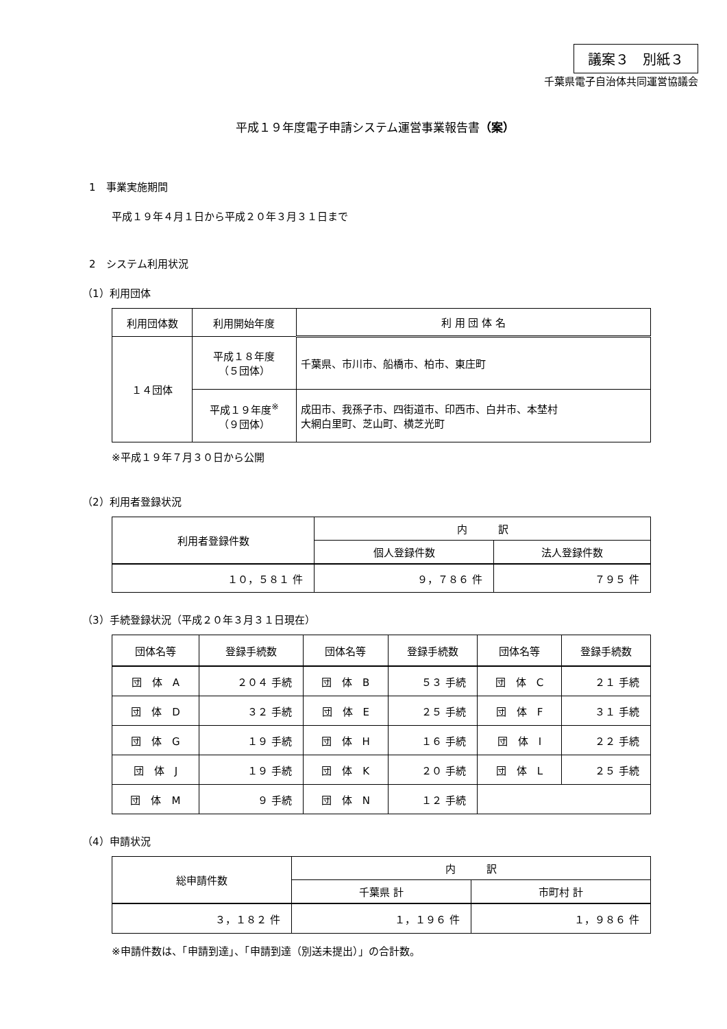議案３　別紙３
千葉県電子自治体共同運営協議会
平成１９年度電子申請システム運営事業報告書（案）
1　事業実施期間
平成１９年４月１日から平成２０年３月３１日まで
2　システム利用状況
（1）利用団体
| 利用団体数 | 利用開始年度 | 利 用 団 体 名 |
| --- | --- | --- |
| １４団体 | 平成１８年度 （５団体） | 千葉県、市川市、船橋市、柏市、東庄町 |
| | 平成１９年度<sup>※</sup> （９団体） | 成田市、我孫子市、四街道市、印西市、白井市、本埜村 大網白里町、芝山町、横芝光町 |
※平成１９年７月３０日から公開
（2）利用者登録状況
| 利用者登録件数 | 内 訳 | |
| --- | --- | --- |
| | 個人登録件数 | 法人登録件数 |
| １０，５８１ 件 | ９，７８６ 件 | ７９５ 件 |
（3）手続登録状況（平成２０年３月３１日現在）
| 団体名等 | 登録手続数 | 団体名等 | 登録手続数 | 団体名等 | 登録手続数 |
| --- | --- | --- | --- | --- | --- |
| 団 体 A | ２０４ 手続 | 団 体 B | ５３ 手続 | 団 体 C | ２１ 手続 |
| 団 体 D | ３２ 手続 | 団 体 E | ２５ 手続 | 団 体 F | ３１ 手続 |
| 団 体 G | １９ 手続 | 団 体 H | １６ 手続 | 団 体 I | ２２ 手続 |
| 団 体 J | １９ 手続 | 団 体 K | ２０ 手続 | 団 体 L | ２５ 手続 |
| 団 体 M | ９ 手続 | 団 体 N | １２ 手続 | | |
（4）申請状況
| 総申請件数 | 内 訳 | |
| --- | --- | --- |
| | 千葉県 計 | 市町村 計 |
| ３，１８２ 件 | １，１９６ 件 | １，９８６ 件 |
※申請件数は、「申請到達」、「申請到達（別送未提出）」の合計数。